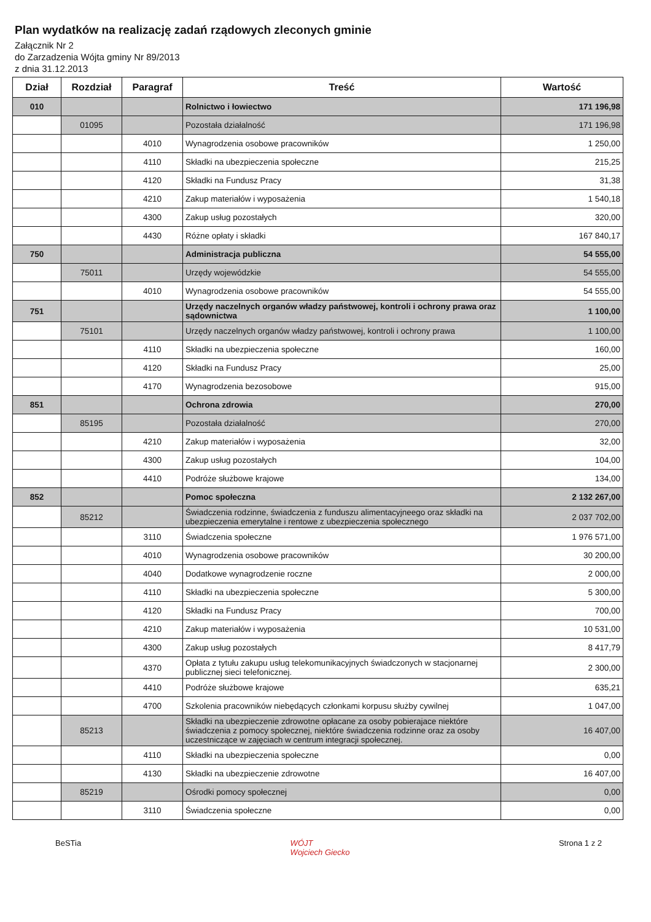Plan wydatków na realizację zadań rządowych zleconych gminie
Załącznik Nr 2
do Zarzadzenia Wójta gminy Nr 89/2013
z dnia 31.12.2013
| Dział | Rozdział | Paragraf | Treść | Wartość |
| --- | --- | --- | --- | --- |
| 010 | | | Rolnictwo i łowiectwo | 171 196,98 |
| | 01095 | | Pozostała działalność | 171 196,98 |
| | | 4010 | Wynagrodzenia osobowe pracowników | 1 250,00 |
| | | 4110 | Składki na ubezpieczenia społeczne | 215,25 |
| | | 4120 | Składki na Fundusz Pracy | 31,38 |
| | | 4210 | Zakup materiałów i wyposażenia | 1 540,18 |
| | | 4300 | Zakup usług pozostałych | 320,00 |
| | | 4430 | Różne opłaty i składki | 167 840,17 |
| 750 | | | Administracja publiczna | 54 555,00 |
| | 75011 | | Urzędy wojewódzkie | 54 555,00 |
| | | 4010 | Wynagrodzenia osobowe pracowników | 54 555,00 |
| 751 | | | Urzędy naczelnych organów władzy państwowej, kontroli i ochrony prawa oraz sądownictwa | 1 100,00 |
| | 75101 | | Urzędy naczelnych organów władzy państwowej, kontroli i ochrony prawa | 1 100,00 |
| | | 4110 | Składki na ubezpieczenia społeczne | 160,00 |
| | | 4120 | Składki na Fundusz Pracy | 25,00 |
| | | 4170 | Wynagrodzenia bezosobowe | 915,00 |
| 851 | | | Ochrona zdrowia | 270,00 |
| | 85195 | | Pozostała działalność | 270,00 |
| | | 4210 | Zakup materiałów i wyposażenia | 32,00 |
| | | 4300 | Zakup usług pozostałych | 104,00 |
| | | 4410 | Podróże służbowe krajowe | 134,00 |
| 852 | | | Pomoc społeczna | 2 132 267,00 |
| | 85212 | | Świadczenia rodzinne, świadczenia z funduszu alimentacyjneego oraz składki na ubezpieczenia emerytalne i rentowe z ubezpieczenia społecznego | 2 037 702,00 |
| | | 3110 | Świadczenia społeczne | 1 976 571,00 |
| | | 4010 | Wynagrodzenia osobowe pracowników | 30 200,00 |
| | | 4040 | Dodatkowe wynagrodzenie roczne | 2 000,00 |
| | | 4110 | Składki na ubezpieczenia społeczne | 5 300,00 |
| | | 4120 | Składki na Fundusz Pracy | 700,00 |
| | | 4210 | Zakup materiałów i wyposażenia | 10 531,00 |
| | | 4300 | Zakup usług pozostałych | 8 417,79 |
| | | 4370 | Opłata z tytułu zakupu usług telekomunikacyjnych świadczonych w stacjonarnej publicznej sieci telefonicznej. | 2 300,00 |
| | | 4410 | Podróże służbowe krajowe | 635,21 |
| | | 4700 | Szkolenia pracowników niebędących członkami korpusu służby cywilnej | 1 047,00 |
| | 85213 | | Składki na ubezpieczenie zdrowotne opłacane za osoby pobierajace niektóre świadczenia z pomocy społecznej, niektóre świadczenia rodzinne oraz za osoby uczestniczące w zajęciach w centrum integracji społecznej. | 16 407,00 |
| | | 4110 | Składki na ubezpieczenia społeczne | 0,00 |
| | | 4130 | Składki na ubezpieczenie zdrowotne | 16 407,00 |
| | 85219 | | Ośrodki pomocy społecznej | 0,00 |
| | | 3110 | Świadczenia społeczne | 0,00 |
BeSTia WÓJT
Wojciech Giecko Strona 1 z 2